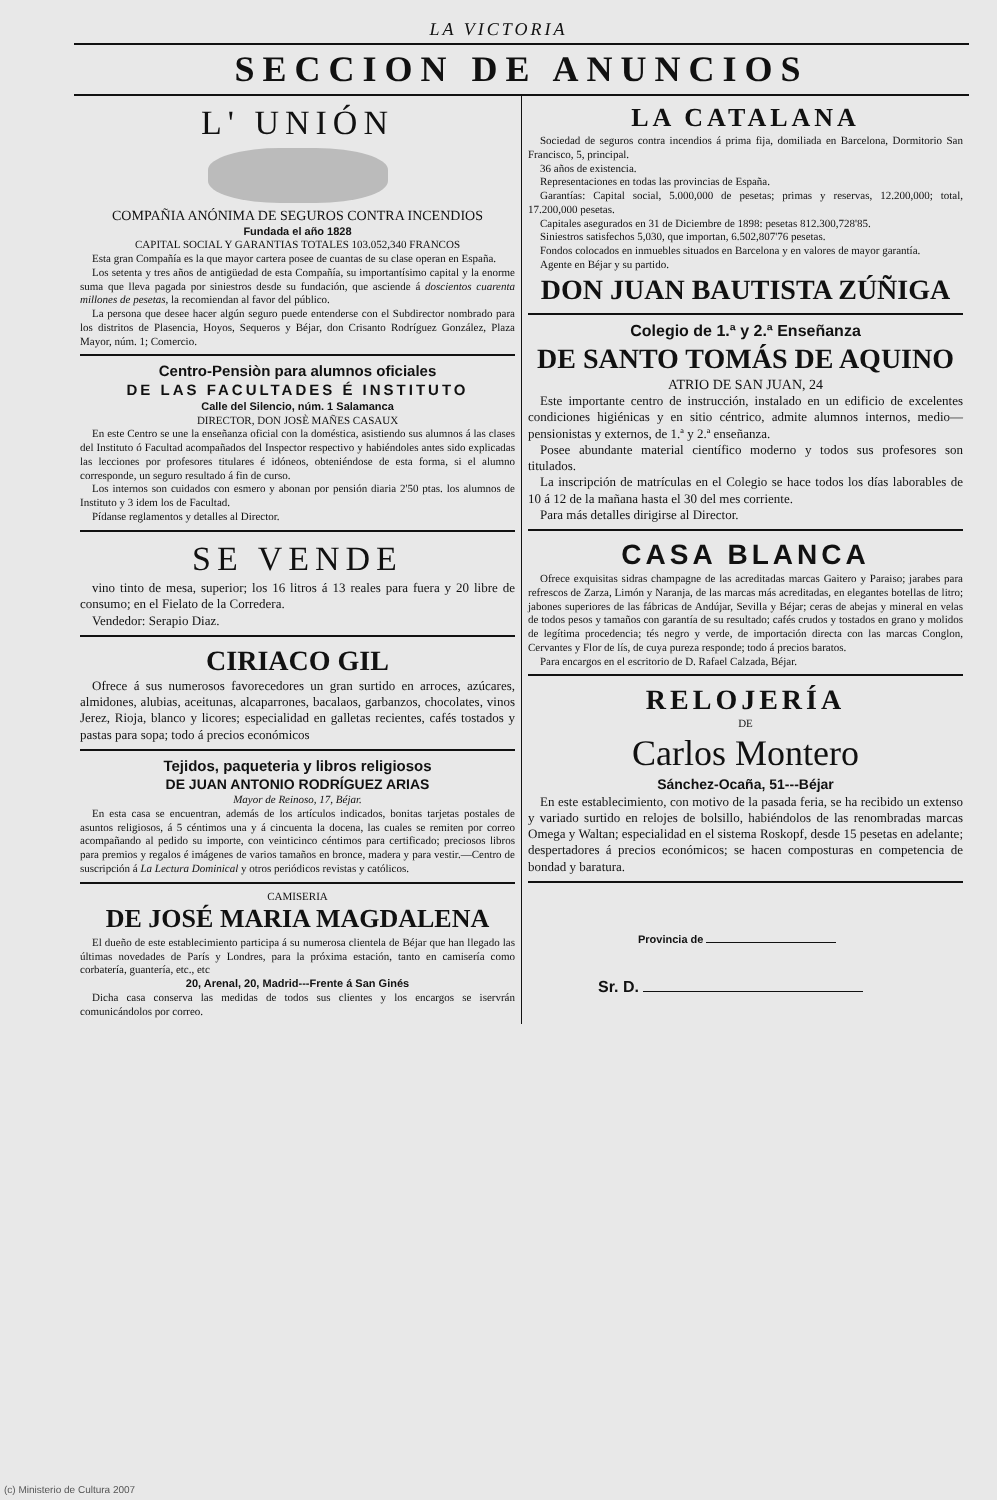LA VICTORIA
SECCION DE ANUNCIOS
L' UNIÓN
COMPAÑIA ANÓNIMA DE SEGUROS CONTRA INCENDIOS
Fundada el año 1828
CAPITAL SOCIAL Y GARANTIAS TOTALES 103.052,340 FRANCOS
Esta gran Compañía es la que mayor cartera posee de cuantas de su clase operan en España.
Los setenta y tres años de antigüedad de esta Compañía, su importantísimo capital y la enorme suma que lleva pagada por siniestros desde su fundación, que asciende á doscientos cuarenta millones de pesetas, la recomiendan al favor del público.
La persona que desee hacer algún seguro puede entenderse con el Subdirector nombrado para los distritos de Plasencia, Hoyos, Sequeros y Béjar, don Crisanto Rodríguez González, Plaza Mayor, núm. 1; Comercio.
Centro-Pensiòn para alumnos oficiales
DE LAS FACULTADES É INSTITUTO
Calle del Silencio, núm. 1 Salamanca
DIRECTOR, DON JOSÈ MAÑES CASAUX
En este Centro se une la enseñanza oficial con la doméstica, asistiendo sus alumnos á las clases del Instituto ó Facultad acompañados del Inspector respectivo y habiéndoles antes sido explicadas las lecciones por profesores titulares é idóneos, obteniéndose de esta forma, si el alumno corresponde, un seguro resultado á fin de curso.
Los internos son cuidados con esmero y abonan por pensión diaria 2'50 ptas. los alumnos de Instituto y 3 idem los de Facultad.
Pídanse reglamentos y detalles al Director.
SE VENDE
vino tinto de mesa, superior; los 16 litros á 13 reales para fuera y 20 libre de consumo; en el Fielato de la Corredera.
Vendedor: Serapio Diaz.
CIRIACO GIL
Ofrece á sus numerosos favorecedores un gran surtido en arroces, azúcares, almidones, alubias, aceitunas, alcaparrones, bacalaos, garbanzos, chocolates, vinos Jerez, Rioja, blanco y licores; especialidad en galletas recientes, cafés tostados y pastas para sopa; todo á precios económicos
Tejidos, paqueteria y libros religiosos
DE JUAN ANTONIO RODRÍGUEZ ARIAS
Mayor de Reinoso, 17, Béjar.
En esta casa se encuentran, además de los artículos indicados, bonitas tarjetas postales de asuntos religiosos, á 5 céntimos una y á cincuenta la docena, las cuales se remiten por correo acompañando al pedido su importe, con veinticinco céntimos para certificado; preciosos libros para premios y regalos é imágenes de varios tamaños en bronce, madera y para vestir.—Centro de suscripción á La Lectura Dominical y otros periódicos revistas y católicos.
CAMISERIA
DE JOSÉ MARIA MAGDALENA
El dueño de este establecimiento participa á su numerosa clientela de Béjar que han llegado las últimas novedades de París y Londres, para la próxima estación, tanto en camisería como corbatería, guantería, etc., etc
20, Arenal, 20, Madrid---Frente á San Ginés
Dicha casa conserva las medidas de todos sus clientes y los encargos se iservrán comunicándolos por correo.
LA CATALANA
Sociedad de seguros contra incendios á prima fija, domiliada en Barcelona, Dormitorio San Francisco, 5, principal.
36 años de existencia.
Representaciones en todas las provincias de España.
Garantías: Capital social, 5.000,000 de pesetas; primas y reservas, 12.200,000; total, 17.200,000 pesetas.
Capitales asegurados en 31 de Diciembre de 1898: pesetas 812.300,728'85.
Siniestros satisfechos 5,030, que importan, 6.502,807'76 pesetas.
Fondos colocados en inmuebles situados en Barcelona y en valores de mayor garantía.
Agente en Béjar y su partido.
DON JUAN BAUTISTA ZÚÑIGA
Colegio de 1.ª y 2.ª Enseñanza
DE SANTO TOMÁS DE AQUINO
ATRIO DE SAN JUAN, 24
Este importante centro de instrucción, instalado en un edificio de excelentes condiciones higiénicas y en sitio céntrico, admite alumnos internos, medio—pensionistas y externos, de 1.ª y 2.ª enseñanza.
Posee abundante material científico moderno y todos sus profesores son titulados.
La inscripción de matrículas en el Colegio se hace todos los días laborables de 10 á 12 de la mañana hasta el 30 del mes corriente.
Para más detalles dirigirse al Director.
CASA BLANCA
Ofrece exquisitas sidras champagne de las acreditadas marcas Gaitero y Paraiso; jarabes para refrescos de Zarza, Limón y Naranja, de las marcas más acreditadas, en elegantes botellas de litro; jabones superiores de las fábricas de Andújar, Sevilla y Béjar; ceras de abejas y mineral en velas de todos pesos y tamaños con garantía de su resultado; cafés crudos y tostados en grano y molidos de legítima procedencia; tés negro y verde, de importación directa con las marcas Conglon, Cervantes y Flor de lís, de cuya pureza responde; todo á precios baratos.
Para encargos en el escritorio de D. Rafael Calzada, Béjar.
RELOJERÍA
DE
Carlos Montero
Sánchez-Ocaña, 51---Béjar
En este establecimiento, con motivo de la pasada feria, se ha recibido un extenso y variado surtido en relojes de bolsillo, habiéndolos de las renombradas marcas Omega y Waltan; especialidad en el sistema Roskopf, desde 15 pesetas en adelante; despertadores á precios económicos; se hacen composturas en competencia de bondad y baratura.
Provincia de
Sr. D.
(c) Ministerio de Cultura 2007